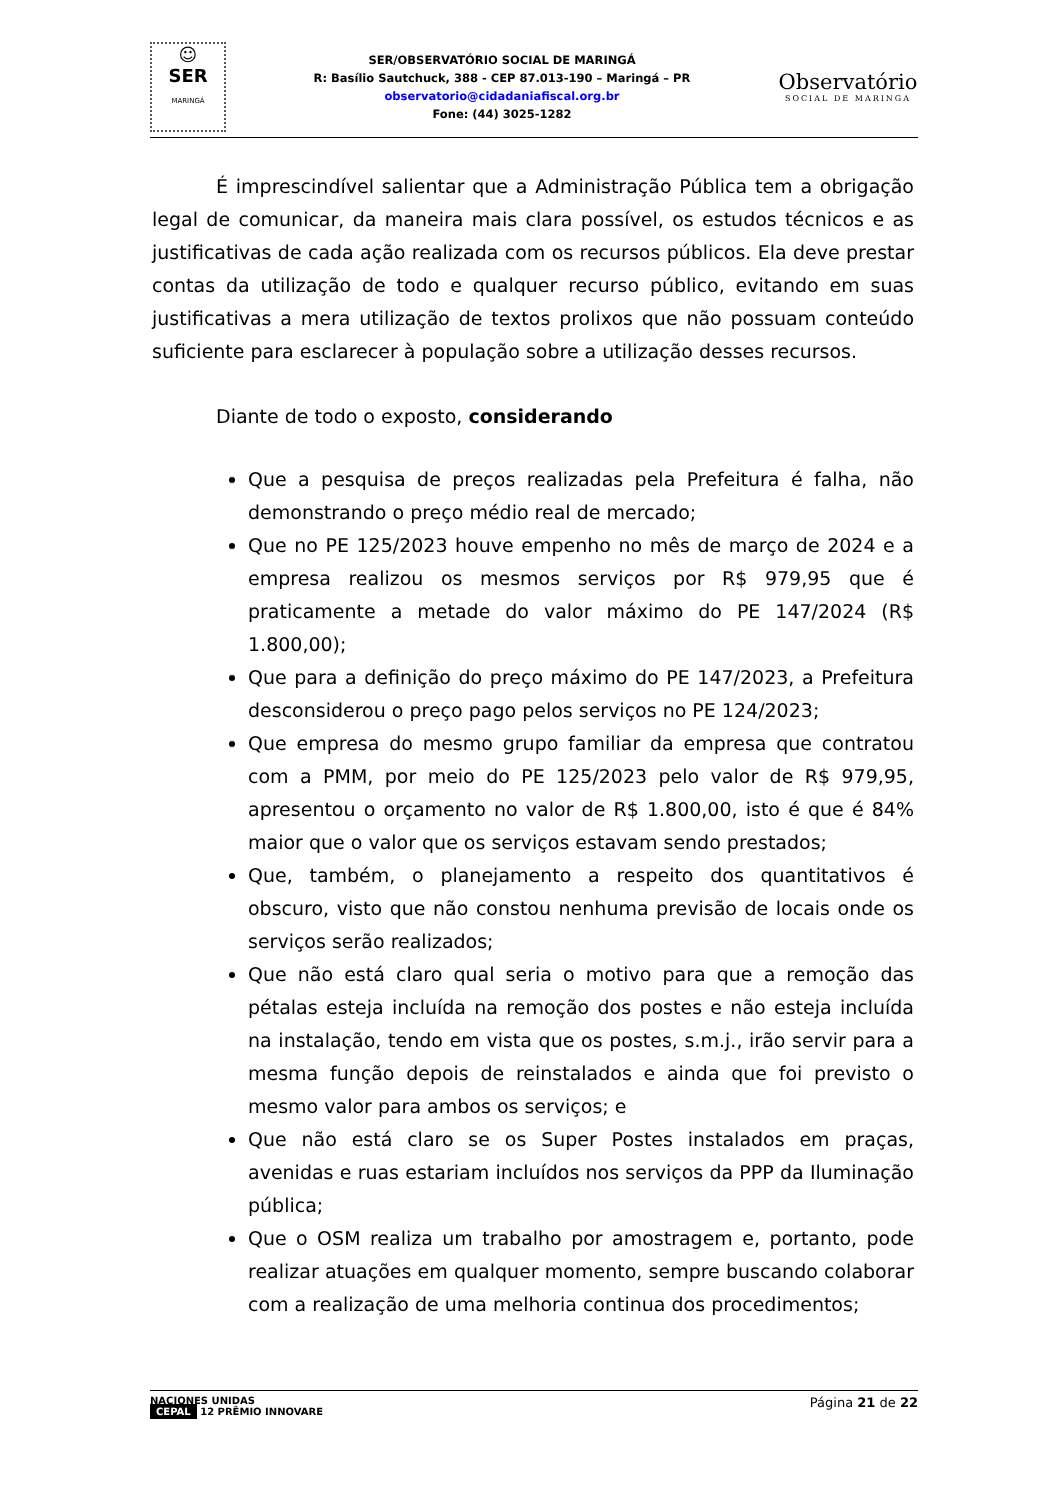☺
SER
MARINGÁ
SER/OBSERVATÓRIO SOCIAL DE MARINGÁ
R: Basílio Sautchuck, 388 - CEP 87.013-190 – Maringá – PR
observatorio@cidadaniafiscal.org.br
Fone: (44) 3025-1282
Observatório
SOCIAL DE MARINGA
É imprescindível salientar que a Administração Pública tem a obrigação legal de comunicar, da maneira mais clara possível, os estudos técnicos e as justificativas de cada ação realizada com os recursos públicos. Ela deve prestar contas da utilização de todo e qualquer recurso público, evitando em suas justificativas a mera utilização de textos prolixos que não possuam conteúdo suficiente para esclarecer à população sobre a utilização desses recursos.
Diante de todo o exposto, considerando
Que a pesquisa de preços realizadas pela Prefeitura é falha, não demonstrando o preço médio real de mercado;
Que no PE 125/2023 houve empenho no mês de março de 2024 e a empresa realizou os mesmos serviços por R$ 979,95 que é praticamente a metade do valor máximo do PE 147/2024 (R$ 1.800,00);
Que para a definição do preço máximo do PE 147/2023, a Prefeitura desconsiderou o preço pago pelos serviços no PE 124/2023;
Que empresa do mesmo grupo familiar da empresa que contratou com a PMM, por meio do PE 125/2023 pelo valor de R$ 979,95, apresentou o orçamento no valor de R$ 1.800,00, isto é que é 84% maior que o valor que os serviços estavam sendo prestados;
Que, também, o planejamento a respeito dos quantitativos é obscuro, visto que não constou nenhuma previsão de locais onde os serviços serão realizados;
Que não está claro qual seria o motivo para que a remoção das pétalas esteja incluída na remoção dos postes e não esteja incluída na instalação, tendo em vista que os postes, s.m.j., irão servir para a mesma função depois de reinstalados e ainda que foi previsto o mesmo valor para ambos os serviços; e
Que não está claro se os Super Postes instalados em praças, avenidas e ruas estariam incluídos nos serviços da PPP da Iluminação pública;
Que o OSM realiza um trabalho por amostragem e, portanto, pode realizar atuações em qualquer momento, sempre buscando colaborar com a realização de uma melhoria continua dos procedimentos;
NACIONES UNIDAS
CEPAL 12 PRÊMIO INNOVARE
Página 21 de 22